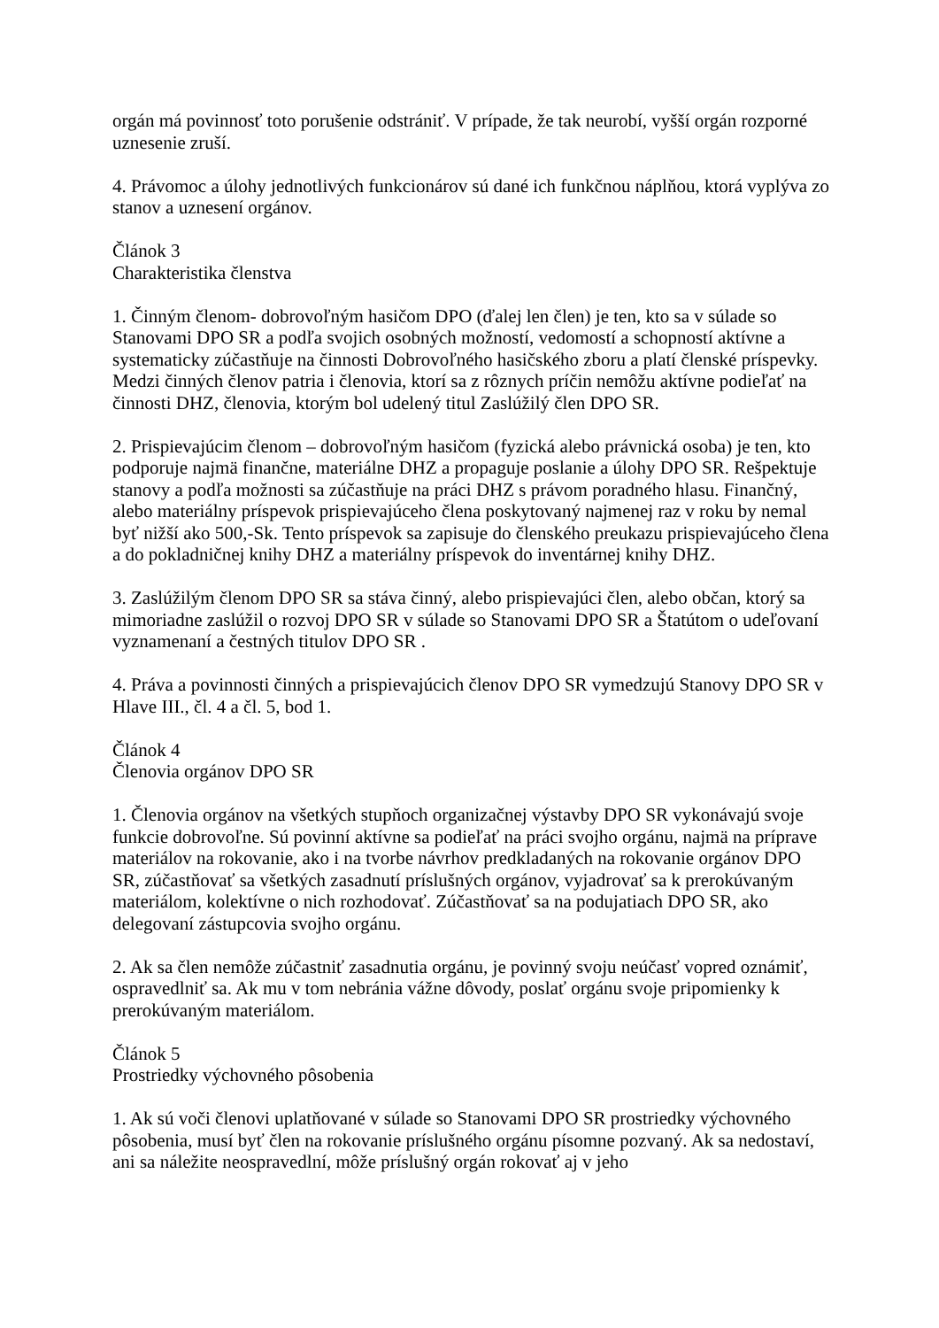orgán má povinnosť toto porušenie odstrániť. V prípade, že tak neurobí, vyšší orgán rozporné uznesenie zruší.
4. Právomoc a úlohy jednotlivých funkcionárov sú dané ich funkčnou náplňou, ktorá vyplýva zo stanov a uznesení orgánov.
Článok 3
Charakteristika členstva
1. Činným členom- dobrovoľným hasičom DPO (ďalej len člen) je ten, kto sa v súlade so Stanovami DPO SR a podľa svojich osobných možností, vedomostí a schopností aktívne a systematicky zúčastňuje na činnosti Dobrovoľného hasičského zboru a platí členské príspevky. Medzi činných členov patria i členovia, ktorí sa z rôznych príčin nemôžu aktívne podieľať na činnosti DHZ, členovia, ktorým bol udelený titul Zaslúžilý člen DPO SR.
2. Prispievajúcim členom – dobrovoľným hasičom (fyzická alebo právnická osoba) je ten, kto podporuje najmä finančne, materiálne DHZ a propaguje poslanie a úlohy DPO SR. Rešpektuje stanovy a podľa možnosti sa zúčastňuje na práci DHZ s právom poradného hlasu. Finančný, alebo materiálny príspevok prispievajúceho člena poskytovaný najmenej raz v roku by nemal byť nižší ako 500,-Sk. Tento príspevok sa zapisuje do členského preukazu prispievajúceho člena a do pokladničnej knihy DHZ a materiálny príspevok do inventárnej knihy DHZ.
3. Zaslúžilým členom DPO SR sa stáva činný, alebo prispievajúci člen, alebo občan, ktorý sa mimoriadne zaslúžil o rozvoj DPO SR v súlade so Stanovami DPO SR a Štatútom o udeľovaní vyznamenaní a čestných titulov DPO SR .
4. Práva a povinnosti činných a prispievajúcich členov DPO SR vymedzujú Stanovy DPO SR v Hlave III., čl. 4 a čl. 5, bod 1.
Článok 4
Členovia orgánov DPO SR
1. Členovia orgánov na všetkých stupňoch organizačnej výstavby DPO SR vykonávajú svoje funkcie dobrovoľne. Sú povinní aktívne sa podieľať na práci svojho orgánu, najmä na príprave materiálov na rokovanie, ako i na tvorbe návrhov predkladaných na rokovanie orgánov DPO SR, zúčastňovať sa všetkých zasadnutí príslušných orgánov, vyjadrovať sa k prerokúvaným materiálom, kolektívne o nich rozhodovať. Zúčastňovať sa na podujatiach DPO SR, ako delegovaní zástupcovia svojho orgánu.
2. Ak sa člen nemôže zúčastniť zasadnutia orgánu, je povinný svoju neúčasť vopred oznámiť, ospravedlniť sa. Ak mu v tom nebránia vážne dôvody, poslať orgánu svoje pripomienky k prerokúvaným materiálom.
Článok 5
Prostriedky výchovného pôsobenia
1. Ak sú voči členovi uplatňované v súlade so Stanovami DPO SR prostriedky výchovného pôsobenia, musí byť člen na rokovanie príslušného orgánu písomne pozvaný. Ak sa nedostaví, ani sa náležite neospravedlní, môže príslušný orgán rokovať aj v jeho